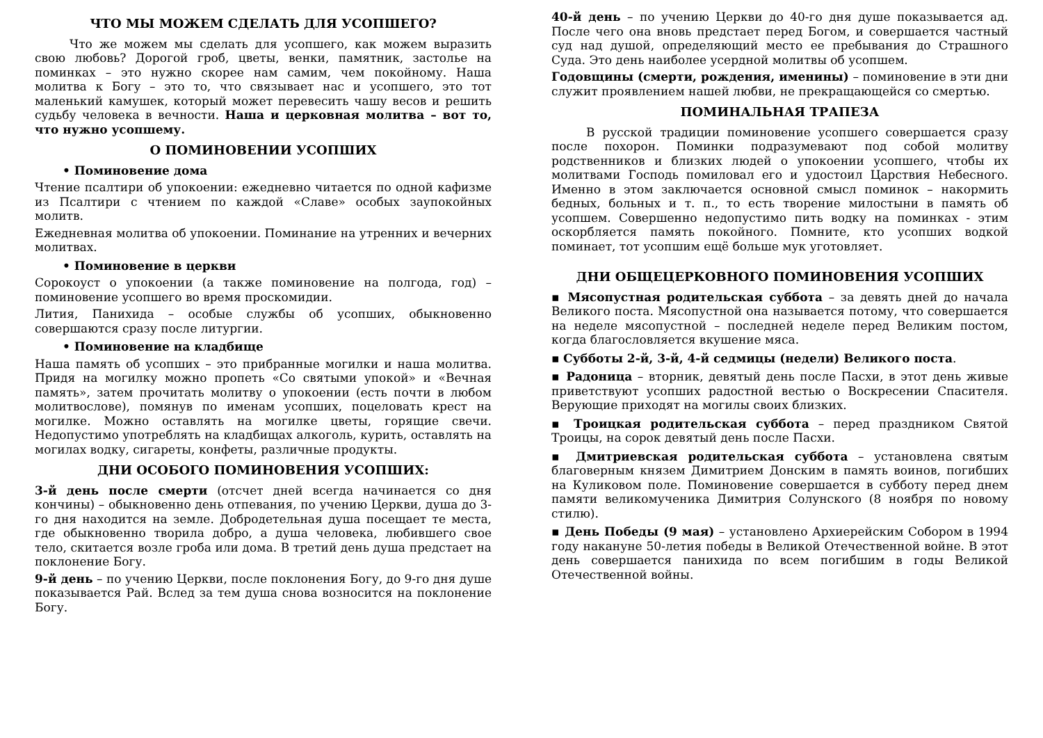ЧТО МЫ МОЖЕМ СДЕЛАТЬ ДЛЯ УСОПШЕГО?
Что же можем мы сделать для усопшего, как можем выразить свою любовь? Дорогой гроб, цветы, венки, памятник, застолье на поминках – это нужно скорее нам самим, чем покойному. Наша молитва к Богу – это то, что связывает нас и усопшего, это тот маленький камушек, который может перевесить чашу весов и решить судьбу человека в вечности. Наша и церковная молитва – вот то, что нужно усопшему.
О ПОМИНОВЕНИИ УСОПШИХ
• Поминовение дома
Чтение псалтири об упокоении: ежедневно читается по одной кафизме из Псалтири с чтением по каждой «Славе» особых заупокойных молитв.
Ежедневная молитва об упокоении. Поминание на утренних и вечерних молитвах.
• Поминовение в церкви
Сорокоуст о упокоении (а также поминовение на полгода, год) – поминовение усопшего во время проскомидии.
Лития, Панихида – особые службы об усопших, обыкновенно совершаются сразу после литургии.
• Поминовение на кладбище
Наша память об усопших – это прибранные могилки и наша молитва. Придя на могилку можно пропеть «Со святыми упокой» и «Вечная память», затем прочитать молитву о упокоении (есть почти в любом молитвослове), помянув по именам усопших, поцеловать крест на могилке. Можно оставлять на могилке цветы, горящие свечи. Недопустимо употреблять на кладбищах алкоголь, курить, оставлять на могилах водку, сигареты, конфеты, различные продукты.
ДНИ ОСОБОГО ПОМИНОВЕНИЯ УСОПШИХ:
3-й день после смерти (отсчет дней всегда начинается со дня кончины) – обыкновенно день отпевания, по учению Церкви, душа до 3-го дня находится на земле. Добродетельная душа посещает те места, где обыкновенно творила добро, а душа человека, любившего свое тело, скитается возле гроба или дома. В третий день душа предстает на поклонение Богу.
9-й день – по учению Церкви, после поклонения Богу, до 9-го дня душе показывается Рай. Вслед за тем душа снова возносится на поклонение Богу.
40-й день – по учению Церкви до 40-го дня душе показывается ад. После чего она вновь предстает перед Богом, и совершается частный суд над душой, определяющий место ее пребывания до Страшного Суда. Это день наиболее усердной молитвы об усопшем.
Годовщины (смерти, рождения, именины) – поминовение в эти дни служит проявлением нашей любви, не прекращающейся со смертью.
ПОМИНАЛЬНАЯ ТРАПЕЗА
В русской традиции поминовение усопшего совершается сразу после похорон. Поминки подразумевают под собой молитву родственников и близких людей о упокоении усопшего, чтобы их молитвами Господь помиловал его и удостоил Царствия Небесного. Именно в этом заключается основной смысл поминок – накормить бедных, больных и т. п., то есть творение милостыни в память об усопшем. Совершенно недопустимо пить водку на поминках - этим оскорбляется память покойного. Помните, кто усопших водкой поминает, тот усопшим ещё больше мук уготовляет.
ДНИ ОБЩЕЦЕРКОВНОГО ПОМИНОВЕНИЯ УСОПШИХ
▪ Мясопустная родительская суббота – за девять дней до начала Великого поста. Мясопустной она называется потому, что совершается на неделе мясопустной – последней неделе перед Великим постом, когда благословляется вкушение мяса.
▪ Субботы 2-й, 3-й, 4-й седмицы (недели) Великого поста.
▪ Радоница – вторник, девятый день после Пасхи, в этот день живые приветствуют усопших радостной вестью о Воскресении Спасителя. Верующие приходят на могилы своих близких.
▪ Троицкая родительская суббота – перед праздником Святой Троицы, на сорок девятый день после Пасхи.
▪ Дмитриевская родительская суббота – установлена святым благоверным князем Димитрием Донским в память воинов, погибших на Куликовом поле. Поминовение совершается в субботу перед днем памяти великомученика Димитрия Солунского (8 ноября по новому стилю).
▪ День Победы (9 мая) – установлено Архиерейским Собором в 1994 году накануне 50-летия победы в Великой Отечественной войне. В этот день совершается панихида по всем погибшим в годы Великой Отечественной войны.